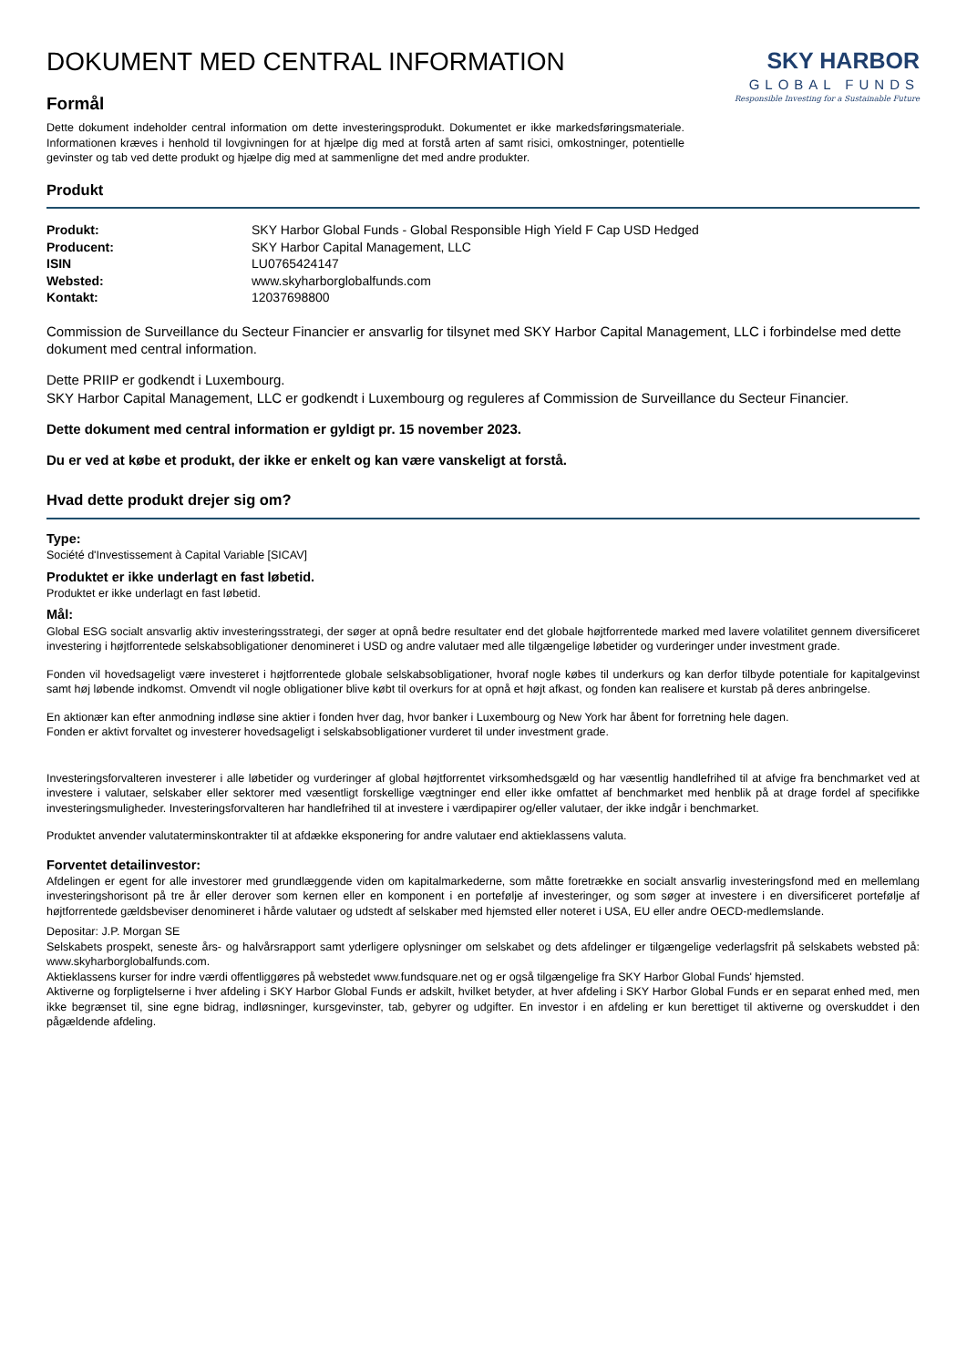DOKUMENT MED CENTRAL INFORMATION
Formål
Dette dokument indeholder central information om dette investeringsprodukt. Dokumentet er ikke markedsføringsmateriale. Informationen kræves i henhold til lovgivningen for at hjælpe dig med at forstå arten af samt risici, omkostninger, potentielle gevinster og tab ved dette produkt og hjælpe dig med at sammenligne det med andre produkter.
SKY HARBOR
GLOBAL FUNDS
Responsible Investing for a Sustainable Future
Produkt
| Produkt: | SKY Harbor Global Funds - Global Responsible High Yield F Cap USD Hedged |
| Producent: | SKY Harbor Capital Management, LLC |
| ISIN | LU0765424147 |
| Websted: | www.skyharborglobalfunds.com |
| Kontakt: | 12037698800 |
Commission de Surveillance du Secteur Financier er ansvarlig for tilsynet med SKY Harbor Capital Management, LLC i forbindelse med dette dokument med central information.
Dette PRIIP er godkendt i Luxembourg.
SKY Harbor Capital Management, LLC er godkendt i Luxembourg og reguleres af Commission de Surveillance du Secteur Financier.
Dette dokument med central information er gyldigt pr. 15 november 2023.
Du er ved at købe et produkt, der ikke er enkelt og kan være vanskeligt at forstå.
Hvad dette produkt drejer sig om?
Type:
Société d'Investissement à Capital Variable [SICAV]
Produktet er ikke underlagt en fast løbetid.
Produktet er ikke underlagt en fast løbetid.
Mål:
Global ESG socialt ansvarlig aktiv investeringsstrategi, der søger at opnå bedre resultater end det globale højtforrentede marked med lavere volatilitet gennem diversificeret investering i højtforrentede selskabsobligationer denomineret i USD og andre valutaer med alle tilgængelige løbetider og vurderinger under investment grade.
Fonden vil hovedsageligt være investeret i højtforrentede globale selskabsobligationer, hvoraf nogle købes til underkurs og kan derfor tilbyde potentiale for kapitalgevinst samt høj løbende indkomst. Omvendt vil nogle obligationer blive købt til overkurs for at opnå et højt afkast, og fonden kan realisere et kurstab på deres anbringelse.
En aktionær kan efter anmodning indløse sine aktier i fonden hver dag, hvor banker i Luxembourg og New York har åbent for forretning hele dagen.
Fonden er aktivt forvaltet og investerer hovedsageligt i selskabsobligationer vurderet til under investment grade.
Investeringsforvalteren investerer i alle løbetider og vurderinger af global højtforrentet virksomhedsgæld og har væsentlig handlefrihed til at afvige fra benchmarket ved at investere i valutaer, selskaber eller sektorer med væsentligt forskellige vægtninger end eller ikke omfattet af benchmarket med henblik på at drage fordel af specifikke investeringsmuligheder. Investeringsforvalteren har handlefrihed til at investere i værdipapirer og/eller valutaer, der ikke indgår i benchmarket.
Produktet anvender valutaterminskontrakter til at afdække eksponering for andre valutaer end aktieklassens valuta.
Forventet detailinvestor:
Afdelingen er egent for alle investorer med grundlæggende viden om kapitalmarkederne, som måtte foretrække en socialt ansvarlig investeringsfond med en mellemlang investeringshorisont på tre år eller derover som kernen eller en komponent i en portefølje af investeringer, og som søger at investere i en diversificeret portefølje af højtforrentede gældsbeviser denomineret i hårde valutaer og udstedt af selskaber med hjemsted eller noteret i USA, EU eller andre OECD-medlemslande.
Depositar: J.P. Morgan SE
Selskabets prospekt, seneste års- og halvårsrapport samt yderligere oplysninger om selskabet og dets afdelinger er tilgængelige vederlagsfrit på selskabets websted på: www.skyharborglobalfunds.com.
Aktieklassens kurser for indre værdi offentliggøres på webstedet www.fundsquare.net og er også tilgængelige fra SKY Harbor Global Funds' hjemsted.
Aktiverne og forpligtelserne i hver afdeling i SKY Harbor Global Funds er adskilt, hvilket betyder, at hver afdeling i SKY Harbor Global Funds er en separat enhed med, men ikke begrænset til, sine egne bidrag, indløsninger, kursgevinster, tab, gebyrer og udgifter. En investor i en afdeling er kun berettiget til aktiverne og overskuddet i den pågældende afdeling.